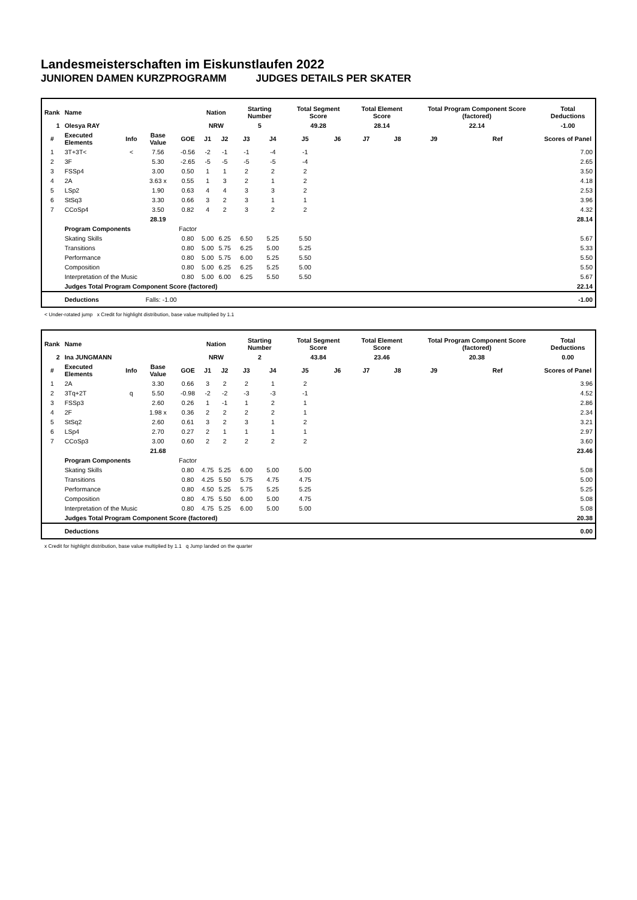Landesmeisterschaften im Eiskunstlaufen 2022
JUNIOREN DAMEN KURZPROGRAMM JUDGES DETAILS PER SKATER
| Rank | Name | | | | Nation | | Starting Number | | Total Segment Score | | Total Element Score | | Total Program Component Score (factored) | | | | Total Deductions |
| --- | --- | --- | --- | --- | --- | --- | --- | --- | --- | --- | --- | --- | --- | --- | --- | --- | --- |
| 1 | Olesya RAY | | | | NRW | | 5 | | 49.28 | | 28.14 | | 22.14 | | | | -1.00 |
| # | Executed Elements | Info | Base Value | GOE | J1 | J2 | J3 | J4 | J5 | J6 | J7 | J8 | J9 | | Ref | | Scores of Panel |
| 1 | 3T+3T< | < | 7.56 | -0.56 | -2 | -1 | -1 | -4 | -1 | | | | | | | | 7.00 |
| 2 | 3F | | 5.30 | -2.65 | -5 | -5 | -5 | -5 | -4 | | | | | | | | 2.65 |
| 3 | FSSp4 | | 3.00 | 0.50 | 1 | 1 | 2 | 2 | 2 | | | | | | | | 3.50 |
| 4 | 2A | | 3.63 x | 0.55 | 1 | 3 | 2 | 1 | 2 | | | | | | | | 4.18 |
| 5 | LSp2 | | 1.90 | 0.63 | 4 | 4 | 3 | 3 | 2 | | | | | | | | 2.53 |
| 6 | StSq3 | | 3.30 | 0.66 | 3 | 2 | 3 | 1 | 1 | | | | | | | | 3.96 |
| 7 | CCoSp4 | | 3.50 | 0.82 | 4 | 2 | 3 | 2 | 2 | | | | | | | | 4.32 |
| | | | 28.19 | | | | | | | | | | | | | | 28.14 |
| | Program Components | | | Factor | | | | | | | | | | | | | |
| | Skating Skills | | | 0.80 | 5.00 | 6.25 | 6.50 | 5.25 | 5.50 | | | | | | | | 5.67 |
| | Transitions | | | 0.80 | 5.00 | 5.75 | 6.25 | 5.00 | 5.25 | | | | | | | | 5.33 |
| | Performance | | | 0.80 | 5.00 | 5.75 | 6.00 | 5.25 | 5.50 | | | | | | | | 5.50 |
| | Composition | | | 0.80 | 5.00 | 6.25 | 6.25 | 5.25 | 5.00 | | | | | | | | 5.50 |
| | Interpretation of the Music | | | 0.80 | 5.00 | 6.00 | 6.25 | 5.50 | 5.50 | | | | | | | | 5.67 |
| | Judges Total Program Component Score (factored) | | | | | | | | | | | | | | | | 22.14 |
| | Deductions | Falls: -1.00 | | | | | | | | | | | | | | | -1.00 |
< Under-rotated jump x Credit for highlight distribution, base value multiplied by 1.1
| Rank | Name | | | | Nation | | Starting Number | | Total Segment Score | | Total Element Score | | Total Program Component Score (factored) | | | | Total Deductions |
| --- | --- | --- | --- | --- | --- | --- | --- | --- | --- | --- | --- | --- | --- | --- | --- | --- | --- |
| 2 | Ina JUNGMANN | | | | NRW | | 2 | | 43.84 | | 23.46 | | 20.38 | | | | 0.00 |
| # | Executed Elements | Info | Base Value | GOE | J1 | J2 | J3 | J4 | J5 | J6 | J7 | J8 | J9 | | Ref | | Scores of Panel |
| 1 | 2A | | 3.30 | 0.66 | 3 | 2 | 2 | 1 | 2 | | | | | | | | 3.96 |
| 2 | 3Tq+2T | q | 5.50 | -0.98 | -2 | -2 | -3 | -3 | -1 | | | | | | | | 4.52 |
| 3 | FSSp3 | | 2.60 | 0.26 | 1 | -1 | 1 | 2 | 1 | | | | | | | | 2.86 |
| 4 | 2F | | 1.98 x | 0.36 | 2 | 2 | 2 | 2 | 1 | | | | | | | | 2.34 |
| 5 | StSq2 | | 2.60 | 0.61 | 3 | 2 | 3 | 1 | 2 | | | | | | | | 3.21 |
| 6 | LSp4 | | 2.70 | 0.27 | 2 | 1 | 1 | 1 | 1 | | | | | | | | 2.97 |
| 7 | CCoSp3 | | 3.00 | 0.60 | 2 | 2 | 2 | 2 | 2 | | | | | | | | 3.60 |
| | | | 21.68 | | | | | | | | | | | | | | 23.46 |
| | Program Components | | | Factor | | | | | | | | | | | | | |
| | Skating Skills | | | 0.80 | 4.75 | 5.25 | 6.00 | 5.00 | 5.00 | | | | | | | | 5.08 |
| | Transitions | | | 0.80 | 4.25 | 5.50 | 5.75 | 4.75 | 4.75 | | | | | | | | 5.00 |
| | Performance | | | 0.80 | 4.50 | 5.25 | 5.75 | 5.25 | 5.25 | | | | | | | | 5.25 |
| | Composition | | | 0.80 | 4.75 | 5.50 | 6.00 | 5.00 | 4.75 | | | | | | | | 5.08 |
| | Interpretation of the Music | | | 0.80 | 4.75 | 5.25 | 6.00 | 5.00 | 5.00 | | | | | | | | 5.08 |
| | Judges Total Program Component Score (factored) | | | | | | | | | | | | | | | | 20.38 |
| | Deductions | | | | | | | | | | | | | | | | 0.00 |
x Credit for highlight distribution, base value multiplied by 1.1 q Jump landed on the quarter